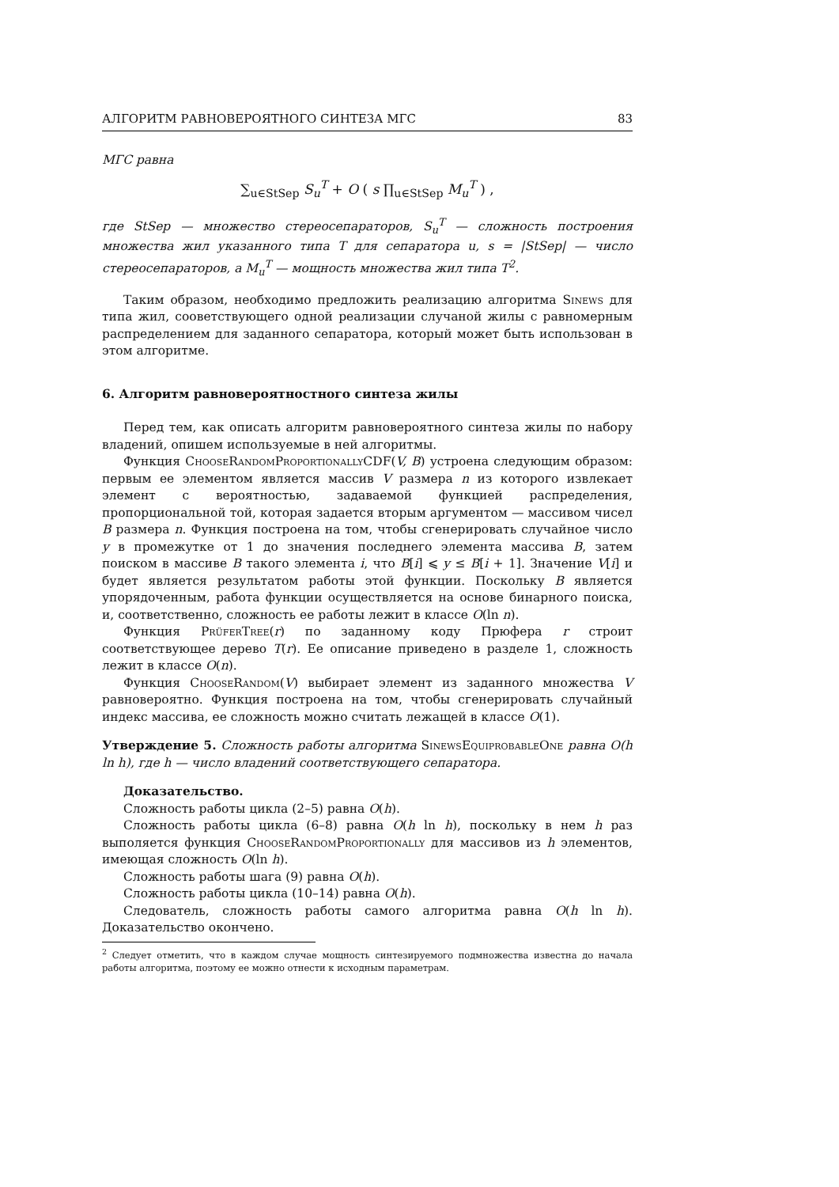АЛГОРИТМ РАВНОВЕРОЯТНОГО СИНТЕЗА МГС 83
МГС равна
∑<sub>u∈StSep</sub> S<sub>u</sub><sup>T</sup> + O ( s ∏<sub>u∈StSep</sub> M<sub>u</sub><sup>T</sup> ) ,
где StSep — множество стереосепараторов, S<sub>u</sub><sup>T</sup> — сложность построения множества жил указанного типа T для сепаратора u, s = |StSep| — число стереосепараторов, а M<sub>u</sub><sup>T</sup> — мощность множества жил типа T<sup>2</sup>.
Таким образом, необходимо предложить реализацию алгоритма Sinews для типа жил, сооветствующего одной реализации случаной жилы с равномерным распределением для заданного сепаратора, который может быть использован в этом алгоритме.
6. Алгоритм равновероятностного синтеза жилы
Перед тем, как описать алгоритм равновероятного синтеза жилы по набору владений, опишем используемые в ней алгоритмы.
Функция ChooseRandomProportionally CDF(V, B) устроена следующим образом: первым ее элементом является массив V размера n из которого извлекает элемент с вероятностью, задаваемой функцией распределения, пропорциональной той, которая задается вторым аргументом — массивом чисел B размера n. Функция построена на том, чтобы сгенерировать случайное число y в промежутке от 1 до значения последнего элемента массива B, затем поиском в массиве B такого элемента i, что B[i] ⩽ y ≤ B[i + 1]. Значение V[i] и будет является результатом работы этой функции. Поскольку B является упорядоченным, работа функции осуществляется на основе бинарного поиска, и, соответственно, сложность ее работы лежит в классе O(ln n).
Функция PrüferTree(r) по заданному коду Прюфера r строит соответствующее дерево T(r). Ее описание приведено в разделе 1, сложность лежит в классе O(n).
Функция ChooseRandom(V) выбирает элемент из заданного множества V равновероятно. Функция построена на том, чтобы сгенерировать случайный индекс массива, ее сложность можно считать лежащей в классе O(1).
Утверждение 5. Сложность работы алгоритма SinewsEquiprobableOne равна O(h ln h), где h — число владений соответствующего сепаратора.
Доказательство.
Сложность работы цикла (2–5) равна O(h).
Сложность работы цикла (6–8) равна O(h ln h), поскольку в нем h раз выполяется функция ChooseRandomProportionally для массивов из h элементов, имеющая сложность O(ln h).
Сложность работы шага (9) равна O(h).
Сложность работы цикла (10–14) равна O(h).
Следователь, сложность работы самого алгоритма равна O(h ln h). Доказательство окончено.
<sup>2</sup> Следует отметить, что в каждом случае мощность синтезируемого подмножества известна до начала работы алгоритма, поэтому ее можно отнести к исходным параметрам.